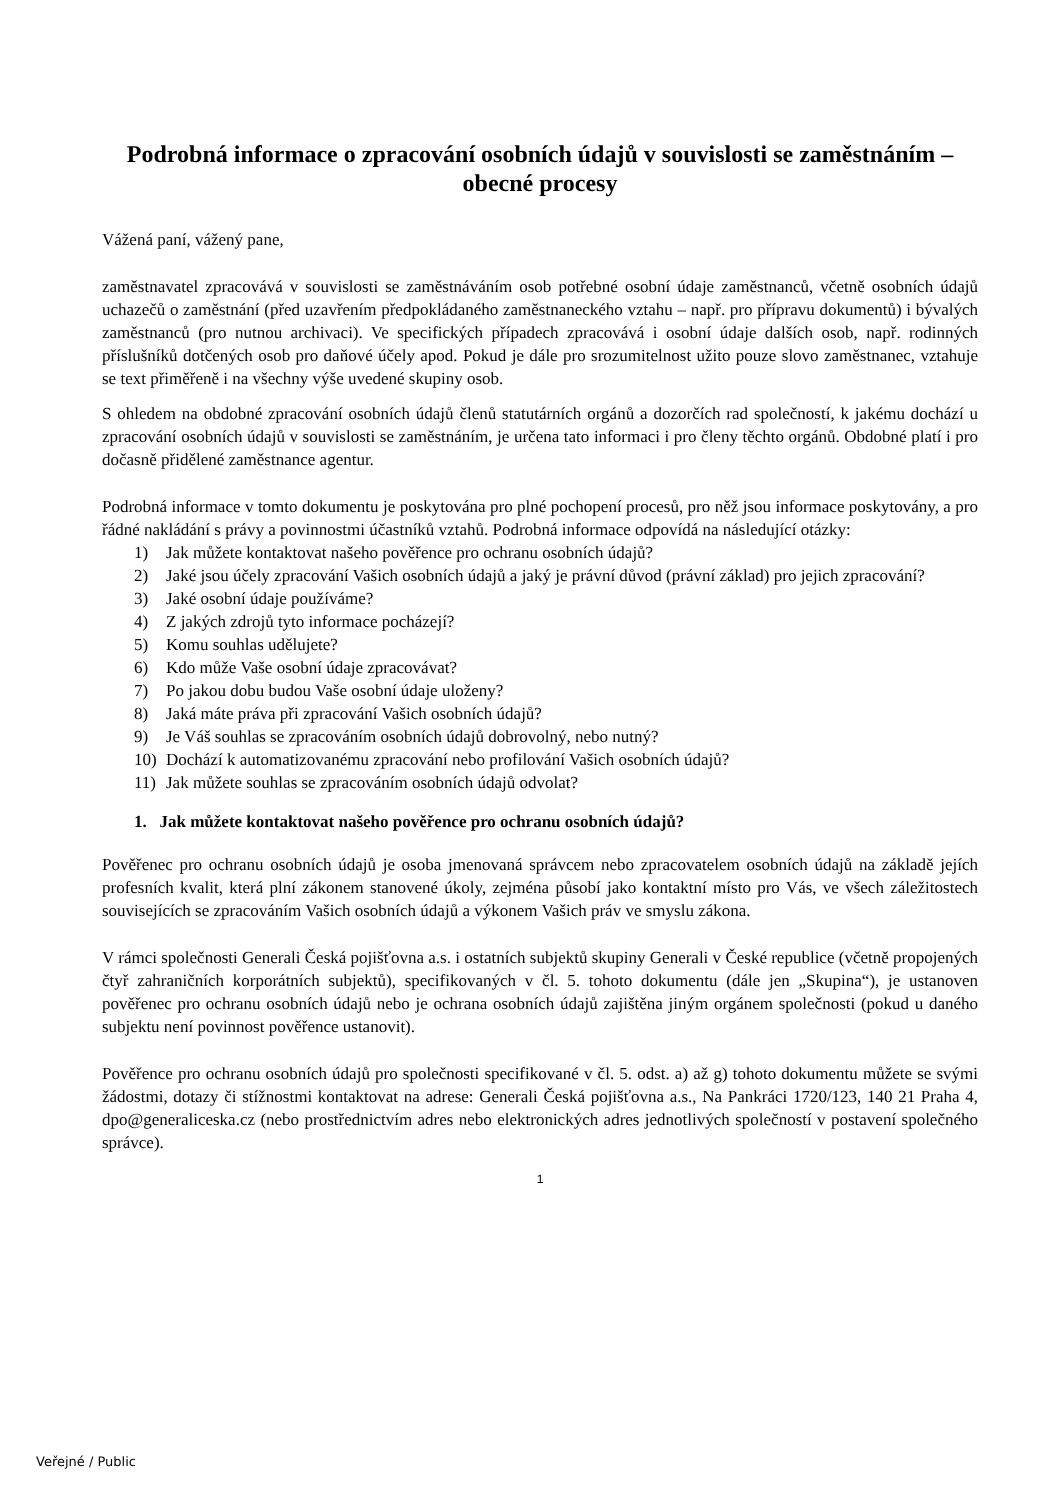Podrobná informace o zpracování osobních údajů v souvislosti se zaměstnáním – obecné procesy
Vážená paní, vážený pane,
zaměstnavatel zpracovává v souvislosti se zaměstnáváním osob potřebné osobní údaje zaměstnanců, včetně osobních údajů uchazečů o zaměstnání (před uzavřením předpokládaného zaměstnaneckého vztahu – např. pro přípravu dokumentů) i bývalých zaměstnanců (pro nutnou archivaci). Ve specifických případech zpracovává i osobní údaje dalších osob, např. rodinných příslušníků dotčených osob pro daňové účely apod. Pokud je dále pro srozumitelnost užito pouze slovo zaměstnanec, vztahuje se text přiměřeně i na všechny výše uvedené skupiny osob.
S ohledem na obdobné zpracování osobních údajů členů statutárních orgánů a dozorčích rad společností, k jakému dochází u zpracování osobních údajů v souvislosti se zaměstnáním, je určena tato informaci i pro členy těchto orgánů. Obdobné platí i pro dočasně přidělené zaměstnance agentur.
Podrobná informace v tomto dokumentu je poskytována pro plné pochopení procesů, pro něž jsou informace poskytovány, a pro řádné nakládání s právy a povinnostmi účastníků vztahů. Podrobná informace odpovídá na následující otázky:
1) Jak můžete kontaktovat našeho pověřence pro ochranu osobních údajů?
2) Jaké jsou účely zpracování Vašich osobních údajů a jaký je právní důvod (právní základ) pro jejich zpracování?
3) Jaké osobní údaje používáme?
4) Z jakých zdrojů tyto informace pocházejí?
5) Komu souhlas udělujete?
6) Kdo může Vaše osobní údaje zpracovávat?
7) Po jakou dobu budou Vaše osobní údaje uloženy?
8) Jaká máte práva při zpracování Vašich osobních údajů?
9) Je Váš souhlas se zpracováním osobních údajů dobrovolný, nebo nutný?
10) Dochází k automatizovanému zpracování nebo profilování Vašich osobních údajů?
11) Jak můžete souhlas se zpracováním osobních údajů odvolat?
1. Jak můžete kontaktovat našeho pověřence pro ochranu osobních údajů?
Pověřenec pro ochranu osobních údajů je osoba jmenovaná správcem nebo zpracovatelem osobních údajů na základě jejích profesních kvalit, která plní zákonem stanovené úkoly, zejména působí jako kontaktní místo pro Vás, ve všech záležitostech souvisejících se zpracováním Vašich osobních údajů a výkonem Vašich práv ve smyslu zákona.
V rámci společnosti Generali Česká pojišťovna a.s. i ostatních subjektů skupiny Generali v České republice (včetně propojených čtyř zahraničních korporátních subjektů), specifikovaných v čl. 5. tohoto dokumentu (dále jen „Skupina“), je ustanoven pověřenec pro ochranu osobních údajů nebo je ochrana osobních údajů zajištěna jiným orgánem společnosti (pokud u daného subjektu není povinnost pověřence ustanovit).
Pověřence pro ochranu osobních údajů pro společnosti specifikované v čl. 5. odst. a) až g) tohoto dokumentu můžete se svými žádostmi, dotazy či stížnostmi kontaktovat na adrese: Generali Česká pojišťovna a.s., Na Pankráci 1720/123, 140 21 Praha 4, dpo@generaliceska.cz (nebo prostřednictvím adres nebo elektronických adres jednotlivých společností v postavení společného správce).
1
Veřejné / Public